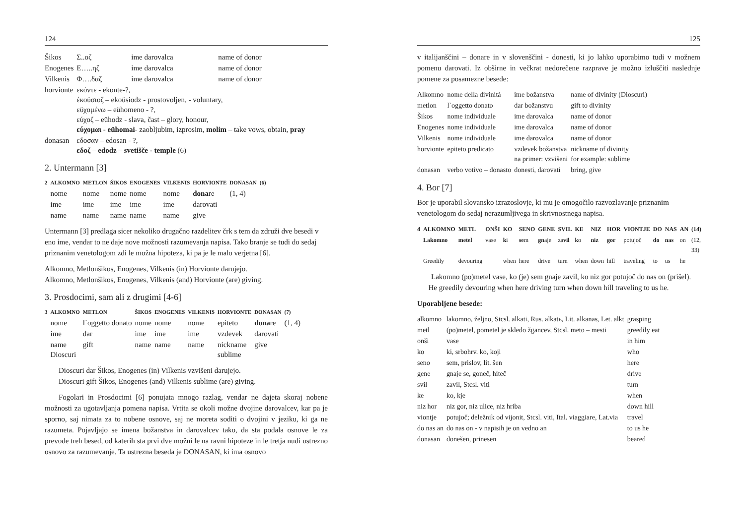124
| Šikos | Σ..οζ | ime darovalca | name of donor |
| Enogenes | Ε…..ηζ | ime darovalca | name of donor |
| Vilkenis | Φ….δαζ | ime darovalca | name of donor |
| horvionte | εκόντε - ekonte-?, έκοϋσιοζ – ekoüsiodz - prostovoljen, - voluntary, εϋχομένω – eühomeno - ?, εύχοζ – eühodz - slava, čast – glory, honour, εύχομαι - eühomai - zaobljubim, izprosim, molim – take vows, obtain, pray | | |
| donasan | εδοσαν – edosan - ?, εδοζ – edodz – svetišče - temple (6) | | |
2. Untermann [3]
| 2 | ALKOMNO | METLON | ŠIKOS | ENOGENES | VILKENIS | HORVIONTE | DONASAN | (6) |
| --- | --- | --- | --- | --- | --- | --- | --- | --- |
| | nome | nome | nome | nome | nome | dona re | (1, 4) | |
| | ime | ime | ime | ime | ime | darovati | | |
| | name | name | name | name | name | give | | |
Untermann [3] predlaga sicer nekoliko drugačno razdelitev črk s tem da združi dve besedi v eno ime, vendar to ne daje nove možnosti razumevanja napisa. Tako branje se tudi do sedaj priznanim venetologom zdi le možna hipoteza, ki pa je le malo verjetna [6].
Alkomno, Metlonšikos, Enogenes, Vilkenis (in) Horvionte darujejo.
Alkomno, Metlonšikos, Enogenes, Vilkenis (and) Horvionte (are) giving.
3. Prosdocimi, sam ali z drugimi [4-6]
| 3 | ALKOMNO | METLON | ŠIKOS | ENOGENES | VILKENIS | HORVIONTE | DONASAN | (7) |
| --- | --- | --- | --- | --- | --- | --- | --- | --- |
| | nome | l`oggetto donato | nome | nome | nome | epiteto | dona re | (1, 4) |
| | ime | dar | ime | ime | ime | vzdevek | darovati | |
| | name Dioscuri | gift | name | name | name | nickname sublime | give | |
Dioscuri dar Šikos, Enogenes (in) Vilkenis vzvišeni darujejo.
Dioscuri gift Šikos, Enogenes (and) Vilkenis sublime (are) giving.
Fogolari in Prosdocimi [6] ponujata mnogo razlag, vendar ne dajeta skoraj nobene možnosti za ugotavljanja pomena napisa. Vrtita se okoli možne dvojine darovalcev, kar pa je sporno, saj nimata za to nobene osnove, saj ne moreta soditi o dvojini v jeziku, ki ga ne razumeta. Pojavljajo se imena božanstva in darovalcev tako, da sta podala osnove le za prevode treh besed, od katerih sta prvi dve možni le na ravni hipoteze in le tretja nudi ustrezno osnovo za razumevanje. Ta ustrezna beseda je DONASAN, ki ima osnovo
125
v italijanščini – donare in v slovenščini - donesti, ki jo lahko uporabimo tudi v možnem pomenu darovati. Iz obširne in večkrat nedorečene razprave je možno izluščiti naslednje pomene za posamezne besede:
| Alkomno | nome della divinità | ime božanstva | name of divinity (Dioscuri) |
| metlon | l`oggetto donato | dar božanstvu | gift to divinity |
| Šikos | nome individuale | ime darovalca | name of donor |
| Enogenes | nome individuale | ime darovalca | name of donor |
| Vilkenis | nome individuale | ime darovalca | name of donor |
| horvionte | epiteto predicato | vzdevek božanstva na primer: vzvišeni | nickname of divinity for example: sublime |
| donasan | verbo votivo – donasto | donesti, darovati | bring, give |
4. Bor [7]
Bor je uporabil slovansko izrazoslovje, ki mu je omogočilo razvozlavanje priznanim venetologom do sedaj nerazumljivega in skrivnostnega napisa.
| 4 | ALKOMNO | METL | ONŠI | KO | SENO | GENE | SVIL | KE | NIZ | HOR | VIONTJE | DO | NAS | AN | (14) |
| --- | --- | --- | --- | --- | --- | --- | --- | --- | --- | --- | --- | --- | --- | --- | --- |
| | Lakomno | metel | vase | k i | se m | gn aje | za vil | k o | niz | gor | potujoč | do | nas | on | (12, 33) |
| | Greedily | devouring | | when | here | drive | turn | when | down | hill | traveling | to | us | he | |
Lakomno (po)metel vase, ko (je) sem gnaje zavil, ko niz gor potujoč do nas on (prišel).
He greedily devouring when here driving turn when down hill traveling to us he.
Uporabljene besede:
| alkomno | lakomno, željno, Stcsl. alkati, Rus. alkatь, Lit. alkanas, Let. alkt | grasping |
| metl | (po)metel, pometel je skledo žgancev, Stcsl. meto – mesti | greedily eat |
| onši | vase | in him |
| ko | ki, srbohrv. ko, koji | who |
| seno | sem, prislov, lit. šen | here |
| gene | gnaje se, goneč, hiteč | drive |
| svil | zavil, Stcsl. viti | turn |
| ke | ko, kje | when |
| niz hor | niz gor, niz ulice, niz hriba | down hill |
| viontje | potujoč; deležnik od vijonit, Stcsl. viti, Ital. viaggiare, Lat.via | travel |
| do nas an | do nas on - v napisih je on vedno an | to us he |
| donasan | donešen, prinesen | beared |